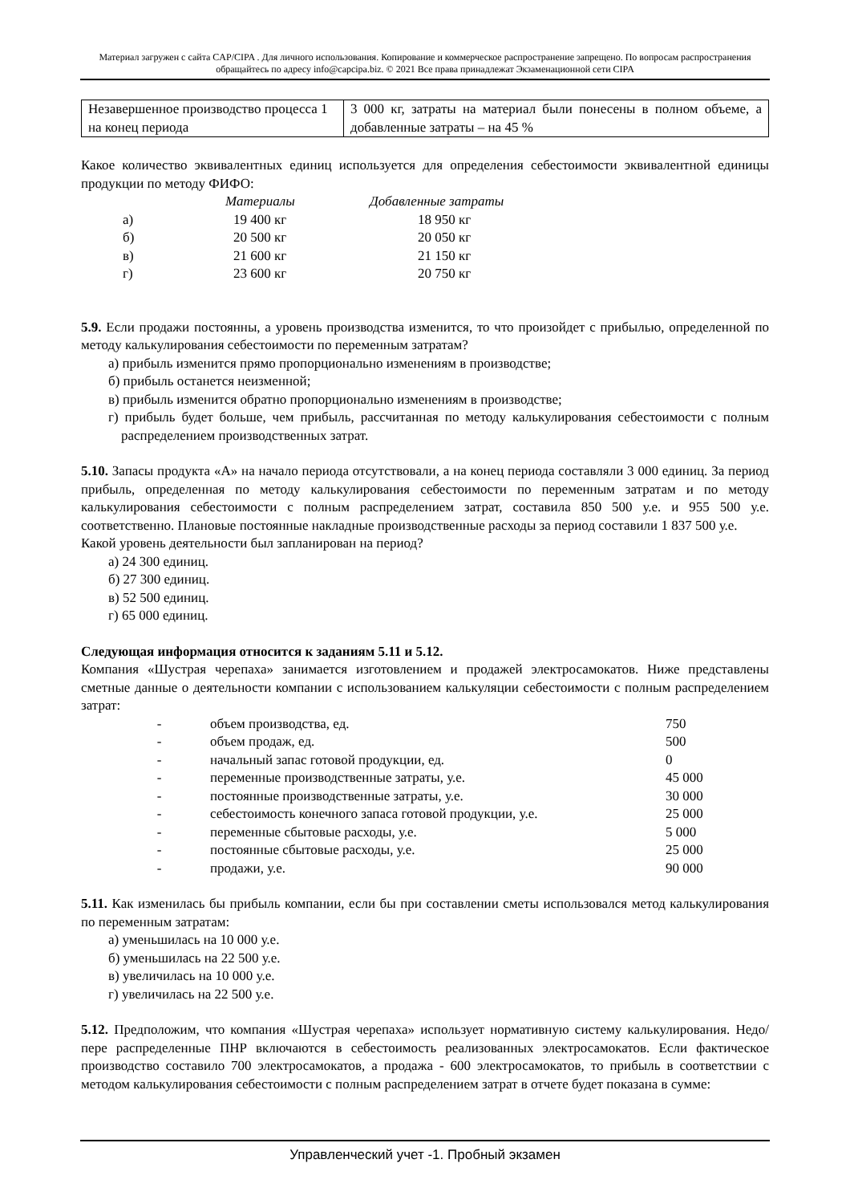Материал загружен с сайта CAP/CIPA . Для личного использования. Копирование и коммерческое распространение запрещено. По вопросам распространения обращайтесь по адресу info@capcipa.biz. © 2021 Все права принадлежат Экзаменационной сети CIPA
| Незавершенное производство процесса 1 на конец периода | 3 000 кг, затраты на материал были понесены в полном объеме, а добавленные затраты – на 45 % |
Какое количество эквивалентных единиц используется для определения себестоимости эквивалентной единицы продукции по методу ФИФО:
| | Материалы | Добавленные затраты |
| --- | --- | --- |
| а) | 19 400 кг | 18 950 кг |
| б) | 20 500 кг | 20 050 кг |
| в) | 21 600 кг | 21 150 кг |
| г) | 23 600 кг | 20 750 кг |
5.9. Если продажи постоянны, а уровень производства изменится, то что произойдет с прибылью, определенной по методу калькулирования себестоимости по переменным затратам?
а) прибыль изменится прямо пропорционально изменениям в производстве;
б) прибыль останется неизменной;
в) прибыль изменится обратно пропорционально изменениям в производстве;
г) прибыль будет больше, чем прибыль, рассчитанная по методу калькулирования себестоимости с полным распределением производственных затрат.
5.10. Запасы продукта «А» на начало периода отсутствовали, а на конец периода составляли 3 000 единиц. За период прибыль, определенная по методу калькулирования себестоимости по переменным затратам и по методу калькулирования себестоимости с полным распределением затрат, составила 850 500 у.е. и 955 500 у.е. соответственно. Плановые постоянные накладные производственные расходы за период составили 1 837 500 у.е.
Какой уровень деятельности был запланирован на период?
а) 24 300 единиц.
б) 27 300 единиц.
в) 52 500 единиц.
г) 65 000 единиц.
Следующая информация относится к заданиям 5.11 и 5.12.
Компания «Шустрая черепаха» занимается изготовлением и продажей электросамокатов. Ниже представлены сметные данные о деятельности компании с использованием калькуляции себестоимости с полным распределением затрат:
| - | объем производства, ед. | 750 |
| - | объем продаж, ед. | 500 |
| - | начальный запас готовой продукции, ед. | 0 |
| - | переменные производственные затраты, у.е. | 45 000 |
| - | постоянные производственные затраты, у.е. | 30 000 |
| - | себестоимость конечного запаса готовой продукции, у.е. | 25 000 |
| - | переменные сбытовые расходы, у.е. | 5 000 |
| - | постоянные сбытовые расходы, у.е. | 25 000 |
| - | продажи, у.е. | 90 000 |
5.11. Как изменилась бы прибыль компании, если бы при составлении сметы использовался метод калькулирования по переменным затратам:
а) уменьшилась на 10 000 у.е.
б) уменьшилась на 22 500 у.е.
в) увеличилась на 10 000 у.е.
г) увеличилась на 22 500 у.е.
5.12. Предположим, что компания «Шустрая черепаха» использует нормативную систему калькулирования. Недо/пере распределенные ПНР включаются в себестоимость реализованных электросамокатов. Если фактическое производство составило 700 электросамокатов, а продажа - 600 электросамокатов, то прибыль в соответствии с методом калькулирования себестоимости с полным распределением затрат в отчете будет показана в сумме:
Управленческий учет -1. Пробный экзамен